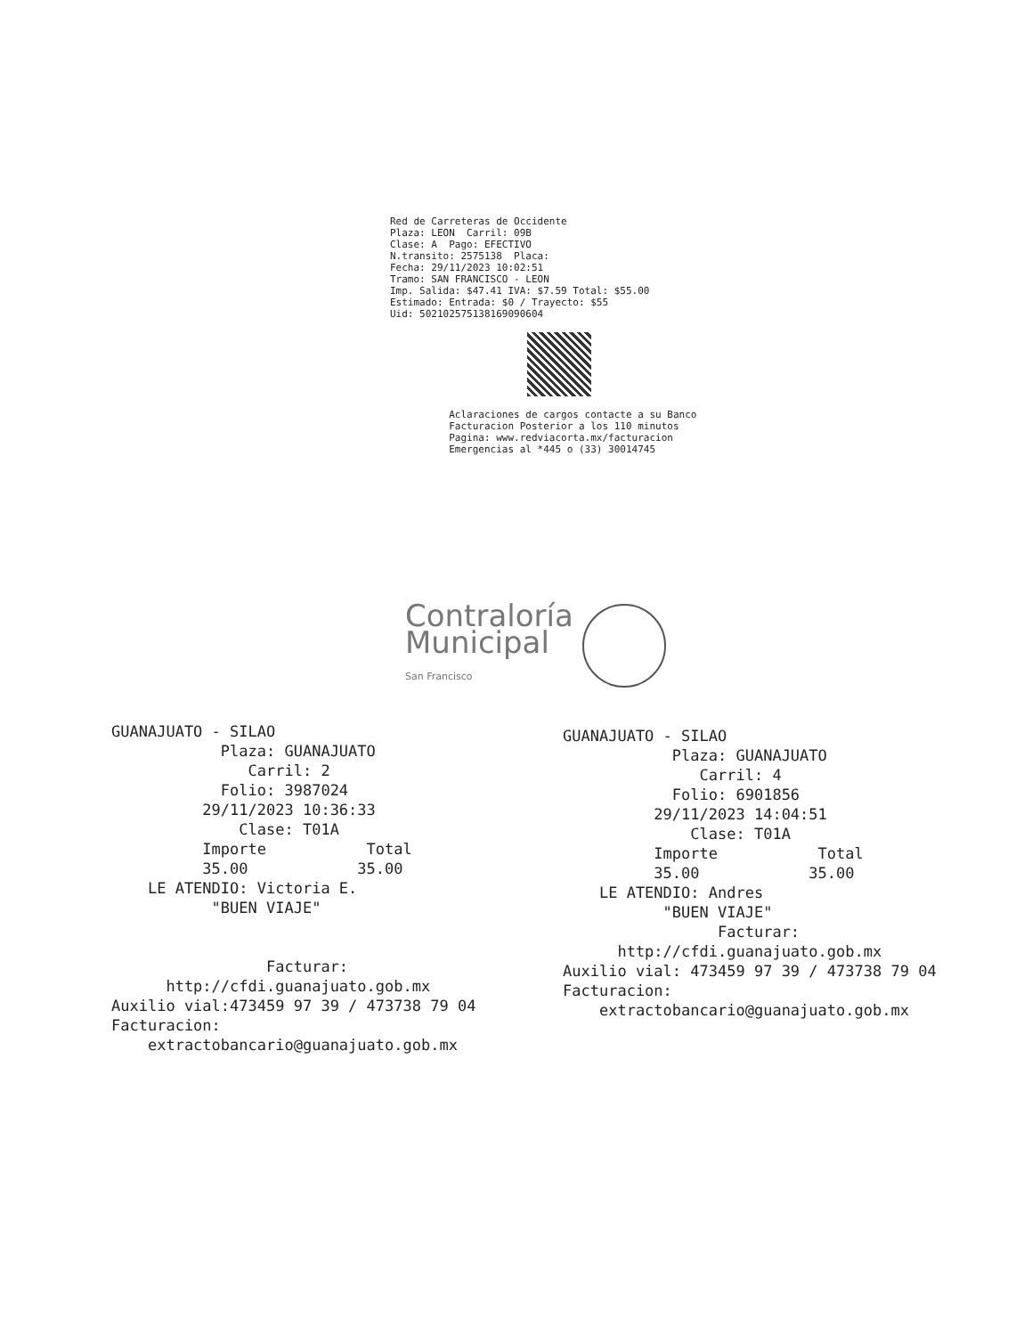Red de Carreteras de Occidente Plaza: LEON Carril: 09B Clase: A Pago: EFECTIVO N.transito: 2575138 Placa: Fecha: 29/11/2023 10:02:51 Tramo: SAN FRANCISCO - LEON Imp. Salida: $47.41 IVA: $7.59 Total: $55.00 Estimado: Entrada: $0 / Trayecto: $55 Uid: 502102575138169090604
Aclaraciones de cargos contacte a su Banco Facturacion Posterior a los 110 minutos Pagina: www.redviacorta.mx/facturacion Emergencias al *445 o (33) 30014745
Contraloría
Municipal
San Francisco
GUANAJUATO - SILAO Plaza: GUANAJUATO Carril: 2 Folio: 3987024 29/11/2023 10:36:33 Clase: T01A Importe Total 35.00 35.00 LE ATENDIO: Victoria E. "BUEN VIAJE" Facturar: http://cfdi.guanajuato.gob.mx Auxilio vial:473459 97 39 / 473738 79 04 Facturacion: extractobancario@guanajuato.gob.mx
GUANAJUATO - SILAO Plaza: GUANAJUATO Carril: 4 Folio: 6901856 29/11/2023 14:04:51 Clase: T01A Importe Total 35.00 35.00 LE ATENDIO: Andres "BUEN VIAJE" Facturar: http://cfdi.guanajuato.gob.mx Auxilio vial: 473459 97 39 / 473738 79 04 Facturacion: extractobancario@guanajuato.gob.mx